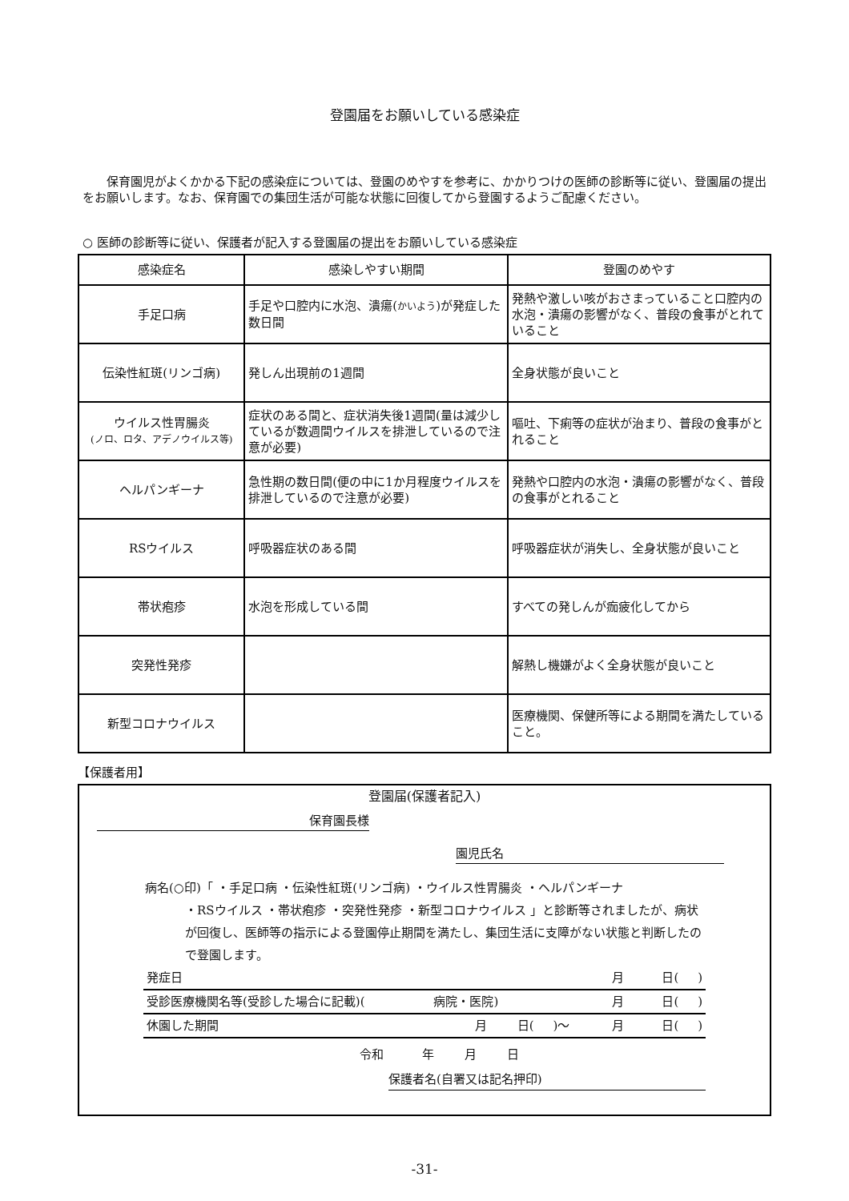登園届をお願いしている感染症
保育園児がよくかかる下記の感染症については、登園のめやすを参考に、かかりつけの医師の診断等に従い、登園届の提出をお願いします。なお、保育園での集団生活が可能な状態に回復してから登園するようご配慮ください。
○ 医師の診断等に従い、保護者が記入する登園届の提出をお願いしている感染症
| 感染症名 | 感染しやすい期間 | 登園のめやす |
| --- | --- | --- |
| 手足口病 | 手足や口腔内に水泡、潰瘍( かいよう )が発症した数日間 | 発熱や激しい咳がおさまっていること口腔内の水泡・潰瘍の影響がなく、普段の食事がとれていること |
| 伝染性紅斑(リンゴ病) | 発しん出現前の1週間 | 全身状態が良いこと |
| ウイルス性胃腸炎 (ノロ、ロタ、アデノウイルス等) | 症状のある間と、症状消失後1週間(量は減少しているが数週間ウイルスを排泄しているので注意が必要) | 嘔吐、下痢等の症状が治まり、普段の食事がとれること |
| ヘルパンギーナ | 急性期の数日間(便の中に1か月程度ウイルスを排泄しているので注意が必要) | 発熱や口腔内の水泡・潰瘍の影響がなく、普段の食事がとれること |
| RSウイルス | 呼吸器症状のある間 | 呼吸器症状が消失し、全身状態が良いこと |
| 帯状疱疹 | 水泡を形成している間 | すべての発しんが痂疲化してから |
| 突発性発疹 | | 解熱し機嫌がよく全身状態が良いこと |
| 新型コロナウイルス | | 医療機関、保健所等による期間を満たしていること。 |
【保護者用】
登園届(保護者記入)
保育園長様
園児氏名
病名(○印)「 ・手足口病 ・伝染性紅斑(リンゴ病) ・ウイルス性胃腸炎 ・ヘルパンギーナ
・RSウイルス ・帯状疱疹 ・突発性発疹 ・新型コロナウイルス 」と診断等されましたが、病状が回復し、医師等の指示による登園停止期間を満たし、集団生活に支障がない状態と判断したので登園します。
発症日 月 日( )
受診医療機関名等(受診した場合に記載)( 病院・医院) 月 日( )
休園した期間 月 日( )～ 月 日( )
令和 年 月 日
保護者名(自署又は記名押印)
-31-